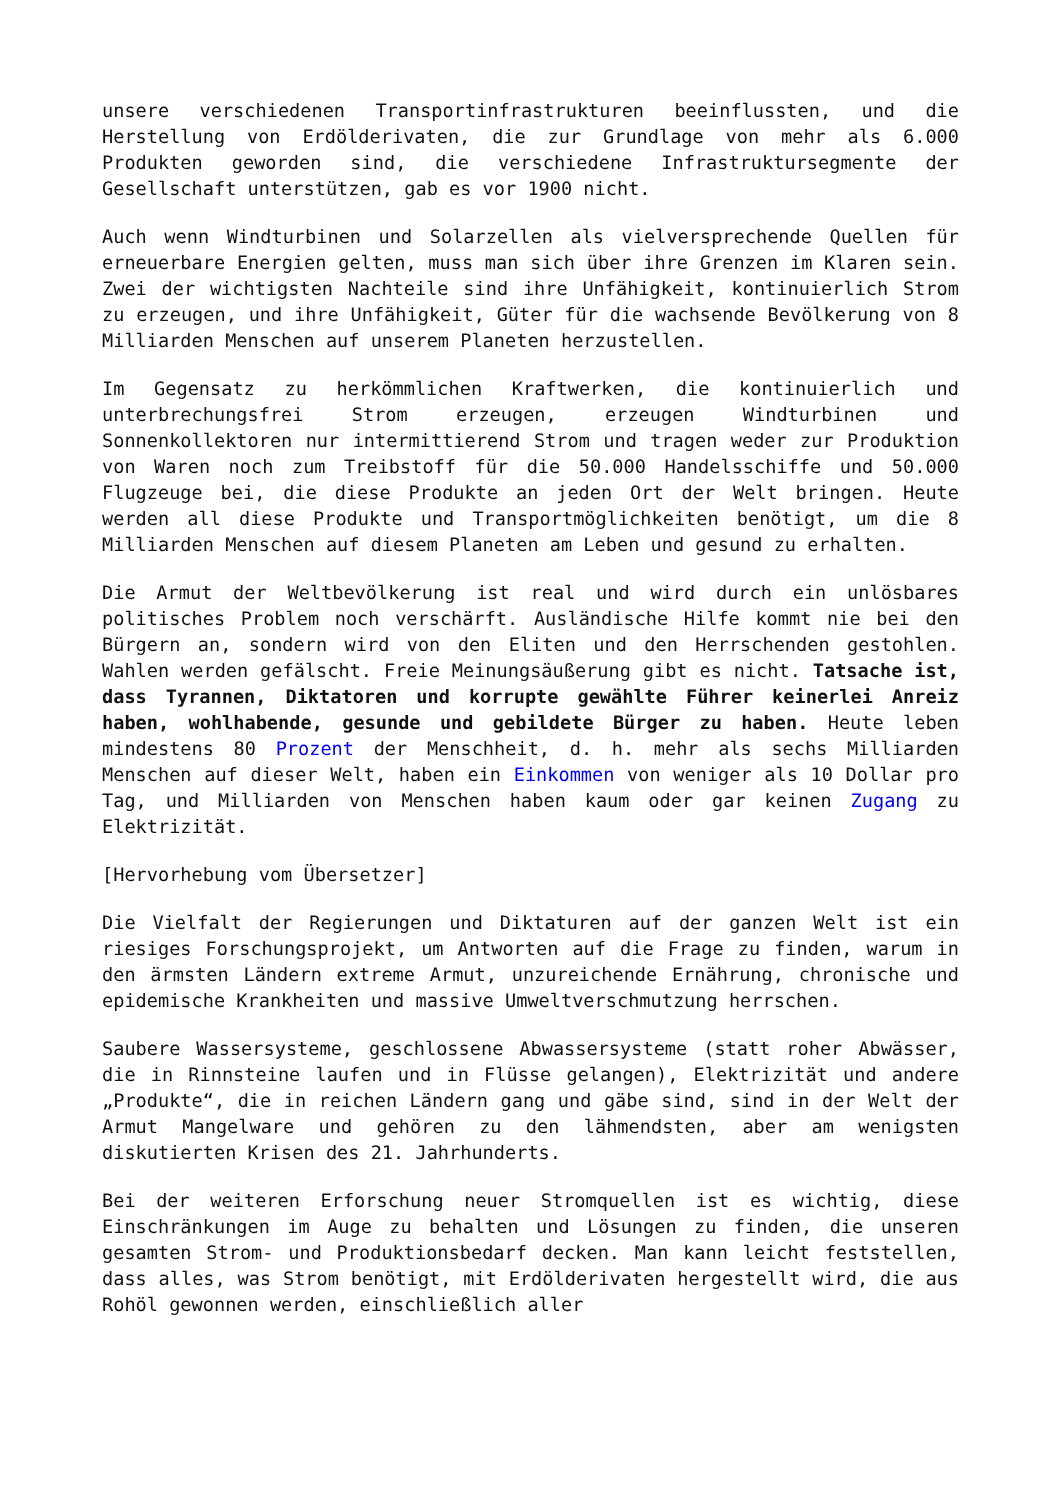unsere verschiedenen Transportinfrastrukturen beeinflussten, und die Herstellung von Erdölderivaten, die zur Grundlage von mehr als 6.000 Produkten geworden sind, die verschiedene Infrastruktursegmente der Gesellschaft unterstützen, gab es vor 1900 nicht.
Auch wenn Windturbinen und Solarzellen als vielversprechende Quellen für erneuerbare Energien gelten, muss man sich über ihre Grenzen im Klaren sein. Zwei der wichtigsten Nachteile sind ihre Unfähigkeit, kontinuierlich Strom zu erzeugen, und ihre Unfähigkeit, Güter für die wachsende Bevölkerung von 8 Milliarden Menschen auf unserem Planeten herzustellen.
Im Gegensatz zu herkömmlichen Kraftwerken, die kontinuierlich und unterbrechungsfrei Strom erzeugen, erzeugen Windturbinen und Sonnenkollektoren nur intermittierend Strom und tragen weder zur Produktion von Waren noch zum Treibstoff für die 50.000 Handelsschiffe und 50.000 Flugzeuge bei, die diese Produkte an jeden Ort der Welt bringen. Heute werden all diese Produkte und Transportmöglichkeiten benötigt, um die 8 Milliarden Menschen auf diesem Planeten am Leben und gesund zu erhalten.
Die Armut der Weltbevölkerung ist real und wird durch ein unlösbares politisches Problem noch verschärft. Ausländische Hilfe kommt nie bei den Bürgern an, sondern wird von den Eliten und den Herrschenden gestohlen. Wahlen werden gefälscht. Freie Meinungsäußerung gibt es nicht. Tatsache ist, dass Tyrannen, Diktatoren und korrupte gewählte Führer keinerlei Anreiz haben, wohlhabende, gesunde und gebildete Bürger zu haben. Heute leben mindestens 80 Prozent der Menschheit, d. h. mehr als sechs Milliarden Menschen auf dieser Welt, haben ein Einkommen von weniger als 10 Dollar pro Tag, und Milliarden von Menschen haben kaum oder gar keinen Zugang zu Elektrizität.
[Hervorhebung vom Übersetzer]
Die Vielfalt der Regierungen und Diktaturen auf der ganzen Welt ist ein riesiges Forschungsprojekt, um Antworten auf die Frage zu finden, warum in den ärmsten Ländern extreme Armut, unzureichende Ernährung, chronische und epidemische Krankheiten und massive Umweltverschmutzung herrschen.
Saubere Wassersysteme, geschlossene Abwassersysteme (statt roher Abwässer, die in Rinnsteine laufen und in Flüsse gelangen), Elektrizität und andere „Produkte“, die in reichen Ländern gang und gäbe sind, sind in der Welt der Armut Mangelware und gehören zu den lähmendsten, aber am wenigsten diskutierten Krisen des 21. Jahrhunderts.
Bei der weiteren Erforschung neuer Stromquellen ist es wichtig, diese Einschränkungen im Auge zu behalten und Lösungen zu finden, die unseren gesamten Strom- und Produktionsbedarf decken. Man kann leicht feststellen, dass alles, was Strom benötigt, mit Erdölderivaten hergestellt wird, die aus Rohöl gewonnen werden, einschließlich aller